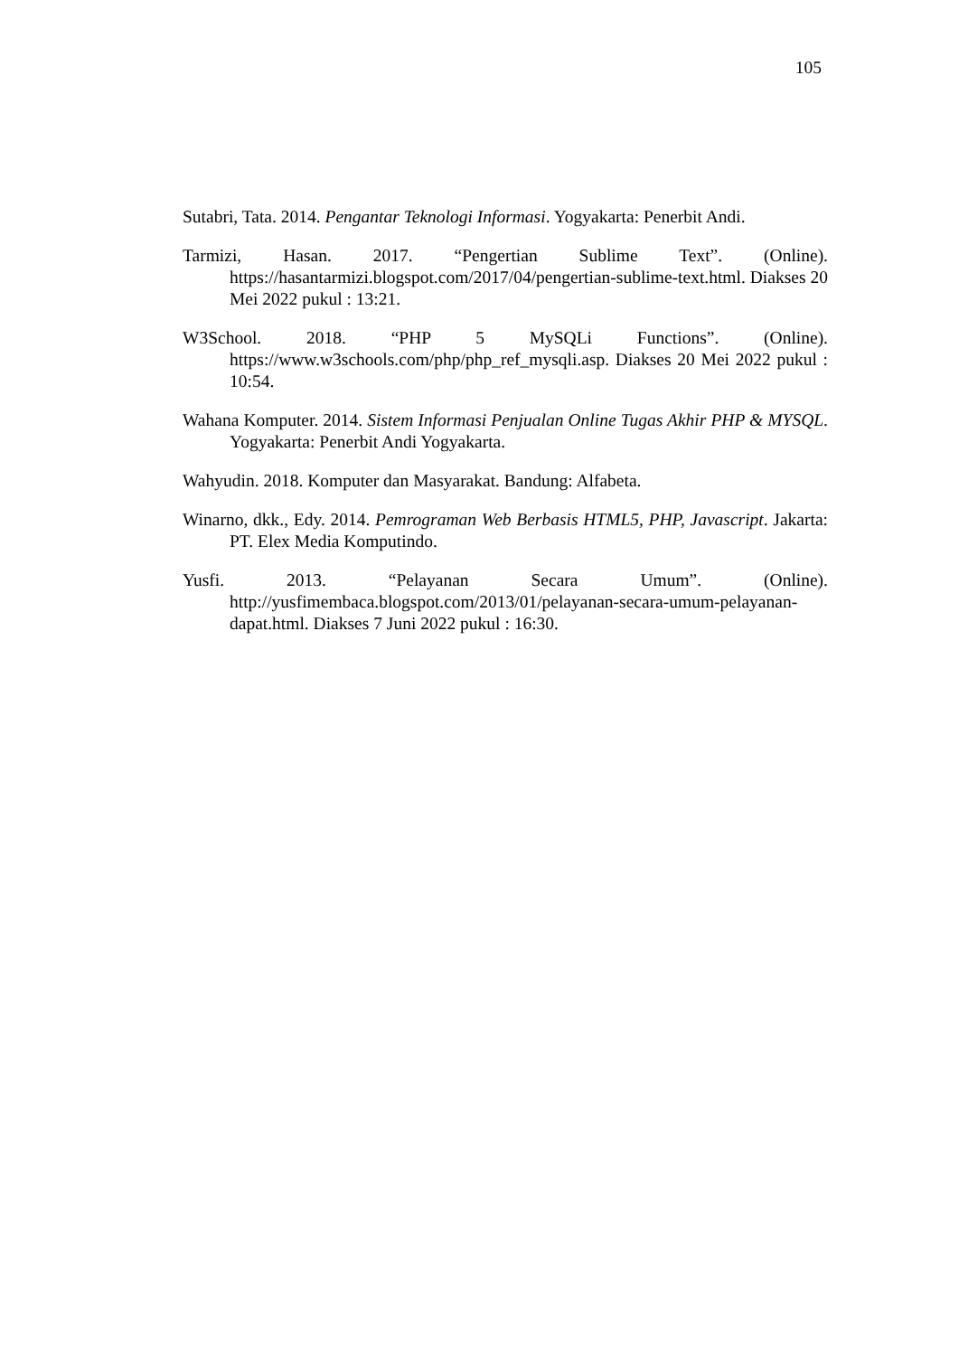105
Sutabri, Tata. 2014. Pengantar Teknologi Informasi. Yogyakarta: Penerbit Andi.
Tarmizi, Hasan. 2017. “Pengertian Sublime Text”. (Online). https://hasantarmizi.blogspot.com/2017/04/pengertian-sublime-text.html. Diakses 20 Mei 2022 pukul : 13:21.
W3School. 2018. “PHP 5 MySQLi Functions”. (Online). https://www.w3schools.com/php/php_ref_mysqli.asp. Diakses 20 Mei 2022 pukul : 10:54.
Wahana Komputer. 2014. Sistem Informasi Penjualan Online Tugas Akhir PHP & MYSQL. Yogyakarta: Penerbit Andi Yogyakarta.
Wahyudin. 2018. Komputer dan Masyarakat. Bandung: Alfabeta.
Winarno, dkk., Edy. 2014. Pemrograman Web Berbasis HTML5, PHP, Javascript. Jakarta: PT. Elex Media Komputindo.
Yusfi. 2013. “Pelayanan Secara Umum”. (Online). http://yusfimembaca.blogspot.com/2013/01/pelayanan-secara-umum-pelayanan-dapat.html. Diakses 7 Juni 2022 pukul : 16:30.